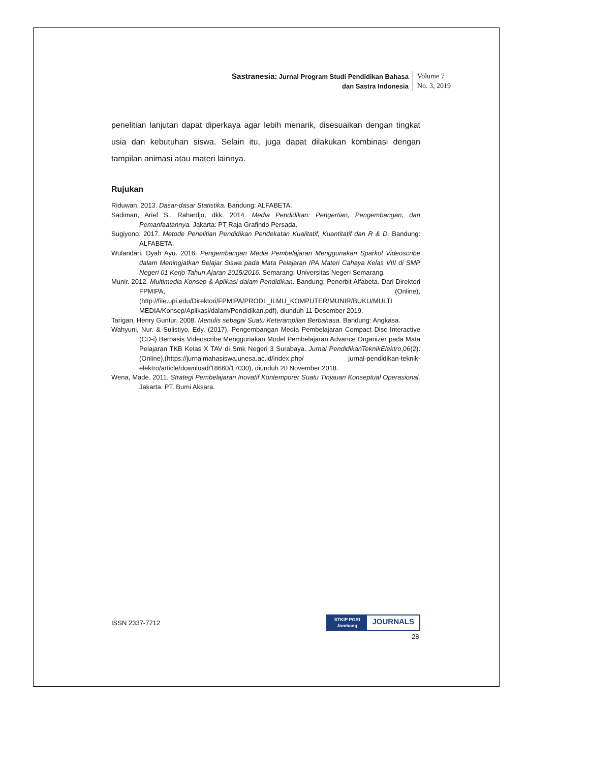Sastranesia: Jurnal Program Studi Pendidikan Bahasa
dan Sastra Indonesia
Volume 7
No. 3, 2019
penelitian lanjutan dapat diperkaya agar lebih menarik, disesuaikan dengan tingkat usia dan kebutuhan siswa. Selain itu, juga dapat dilakukan kombinasi dengan tampilan animasi atau materi lainnya.
Rujukan
Riduwan. 2013. Dasar-dasar Statistika. Bandung: ALFABETA.
Sadiman, Arief S., Rahardjo, dkk. 2014. Media Pendidikan: Pengertian, Pengembangan, dan Pemanfaatannya. Jakarta: PT Raja Grafindo Persada.
Sugiyono. 2017. Metode Penelitian Pendidikan Pendekatan Kualitatif, Kuantitatif dan R & D. Bandung: ALFABETA.
Wulandari, Dyah Ayu. 2016. Pengembangan Media Pembelajaran Menggunakan Sparkol Videoscribe dalam Meningjatkan Belajar Siswa pada Mata Pelajaran IPA Materi Cahaya Kelas VIII di SMP Negeri 01 Kerjo Tahun Ajaran 2015/2016. Semarang: Universitas Negeri Semarang.
Munir. 2012. Multimedia Konsep & Aplikasi dalam Pendidikan. Bandung: Penerbit Alfabeta. Dari Direktori FPMIPA, (Online), (http://file.upi.edu/Direktori/FPMIPA/PRODI._ILMU_KOMPUTER/MUNIR/BUKU/MULTI MEDIA/Konsep/Aplikasi/dalam/Pendidikan.pdf), diunduh 11 Desember 2019.
Tarigan, Henry Guntur. 2008. Menulis sebagai Suatu Keterampilan Berbahasa. Bandung: Angkasa.
Wahyuni, Nur. & Sulistiyo, Edy. (2017). Pengembangan Media Pembelajaran Compact Disc Interactive (CD-i) Berbasis Videoscribe Menggunakan Model Pembelajaran Advance Organizer pada Mata Pelajaran TKB Kelas X TAV di Smk Negeri 3 Surabaya. Jurnal PendidikanTeknikElektro,06(2).(Online),(https://jurnalmahasiswa.unesa.ac.id/index.php/ jurnal-pendidikan-teknik-elektro/article/download/18660/17030), diunduh 20 November 2018.
Wena, Made. 2011. Strategi Pembelajaran Inovatif Kontemporer Suatu Tinjauan Konseptual Operasional. Jakarta: PT. Bumi Aksara.
ISSN 2337-7712
STKIP PGRI
Jombang
JOURNALS
28